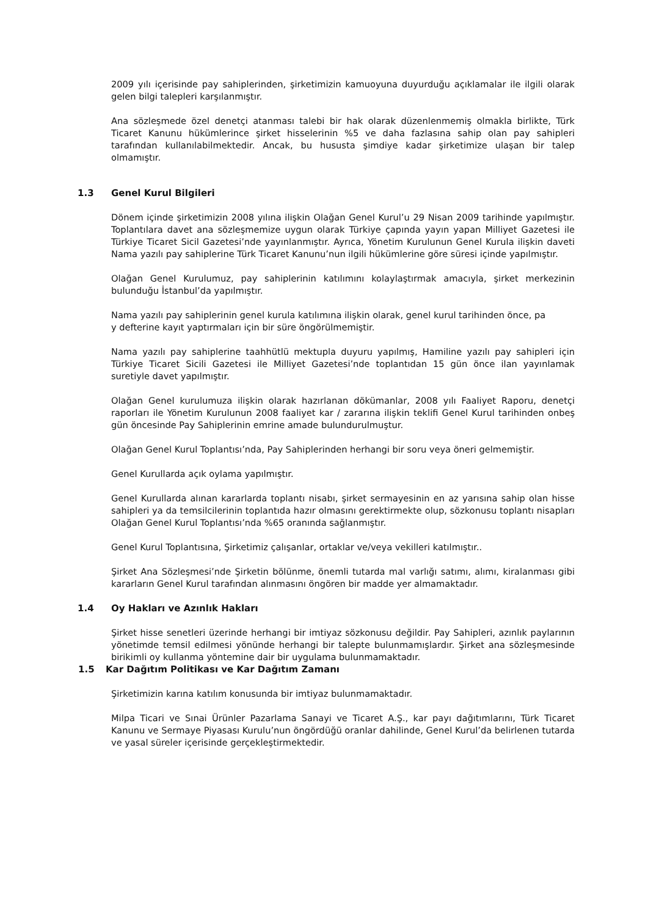2009 yılı içerisinde pay sahiplerinden, şirketimizin kamuoyuna duyurduğu açıklamalar ile ilgili olarak gelen bilgi talepleri karşılanmıştır.
Ana sözleşmede özel denetçi atanması talebi bir hak olarak düzenlenmemiş olmakla birlikte, Türk Ticaret Kanunu hükümlerince şirket hisselerinin %5 ve daha fazlasına sahip olan pay sahipleri tarafından kullanılabilmektedir. Ancak, bu hususta şimdiye kadar şirketimize ulaşan bir talep olmamıştır.
1.3 Genel Kurul Bilgileri
Dönem içinde şirketimizin 2008 yılına ilişkin Olağan Genel Kurul’u 29 Nisan 2009 tarihinde yapılmıştır. Toplantılara davet ana sözleşmemize uygun olarak Türkiye çapında yayın yapan Milliyet Gazetesi ile Türkiye Ticaret Sicil Gazetesi’nde yayınlanmıştır. Ayrıca, Yönetim Kurulunun Genel Kurula ilişkin daveti Nama yazılı pay sahiplerine Türk Ticaret Kanunu’nun ilgili hükümlerine göre süresi içinde yapılmıştır.
Olağan Genel Kurulumuz, pay sahiplerinin katılımını kolaylaştırmak amacıyla, şirket merkezinin bulunduğu İstanbul’da yapılmıştır.
Nama yazılı pay sahiplerinin genel kurula katılımına ilişkin olarak, genel kurul tarihinden önce, pa
y defterine kayıt yaptırmaları için bir süre öngörülmemiştir.
Nama yazılı pay sahiplerine taahhütlü mektupla duyuru yapılmış, Hamiline yazılı pay sahipleri için Türkiye Ticaret Sicili Gazetesi ile Milliyet Gazetesi’nde toplantıdan 15 gün önce ilan yayınlamak suretiyle davet yapılmıştır.
Olağan Genel kurulumuza ilişkin olarak hazırlanan dökümanlar, 2008 yılı Faaliyet Raporu, denetçi raporları ile Yönetim Kurulunun 2008 faaliyet kar / zararına ilişkin teklifi Genel Kurul tarihinden onbeş gün öncesinde Pay Sahiplerinin emrine amade bulundurulmuştur.
Olağan Genel Kurul Toplantısı’nda, Pay Sahiplerinden herhangi bir soru veya öneri gelmemiştir.
Genel Kurullarda açık oylama yapılmıştır.
Genel Kurullarda alınan kararlarda toplantı nisabı, şirket sermayesinin en az yarısına sahip olan hisse sahipleri ya da temsilcilerinin toplantıda hazır olmasını gerektirmekte olup, sözkonusu toplantı nisapları Olağan Genel Kurul Toplantısı’nda %65 oranında sağlanmıştır.
Genel Kurul Toplantısına, Şirketimiz çalışanlar, ortaklar ve/veya vekilleri katılmıştır..
Şirket Ana Sözleşmesi’nde Şirketin bölünme, önemli tutarda mal varlığı satımı, alımı, kiralanması gibi kararların Genel Kurul tarafından alınmasını öngören bir madde yer almamaktadır.
1.4 Oy Hakları ve Azınlık Hakları
Şirket hisse senetleri üzerinde herhangi bir imtiyaz sözkonusu değildir. Pay Sahipleri, azınlık paylarının yönetimde temsil edilmesi yönünde herhangi bir talepte bulunmamışlardır. Şirket ana sözleşmesinde birikimli oy kullanma yöntemine dair bir uygulama bulunmamaktadır.
1.5 Kar Dağıtım Politikası ve Kar Dağıtım Zamanı
Şirketimizin karına katılım konusunda bir imtiyaz bulunmamaktadır.
Milpa Ticari ve Sınai Ürünler Pazarlama Sanayi ve Ticaret A.Ş., kar payı dağıtımlarını, Türk Ticaret Kanunu ve Sermaye Piyasası Kurulu’nun öngördüğü oranlar dahilinde, Genel Kurul’da belirlenen tutarda ve yasal süreler içerisinde gerçekleştirmektedir.